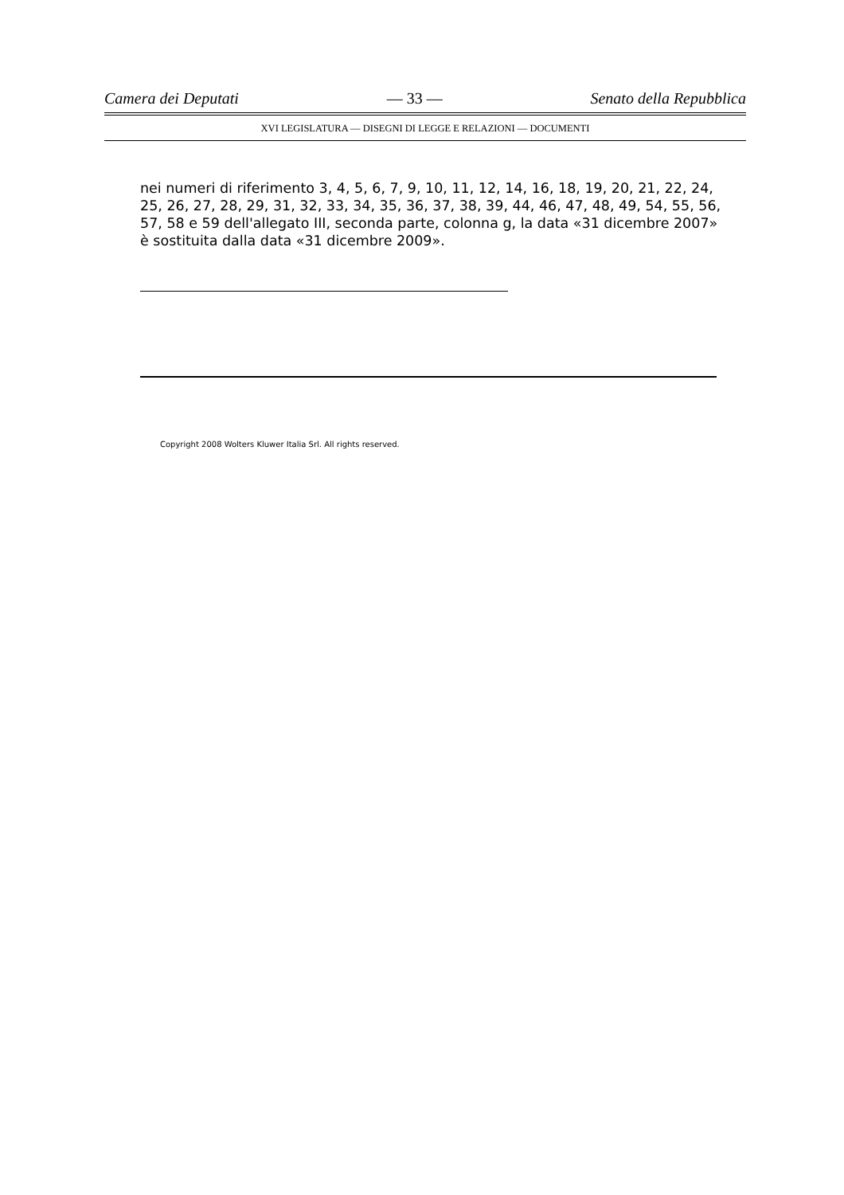Camera dei Deputati — 33 — Senato della Repubblica
XVI LEGISLATURA — DISEGNI DI LEGGE E RELAZIONI — DOCUMENTI
nei numeri di riferimento 3, 4, 5, 6, 7, 9, 10, 11, 12, 14, 16, 18, 19, 20, 21, 22, 24, 25, 26, 27, 28, 29, 31, 32, 33, 34, 35, 36, 37, 38, 39, 44, 46, 47, 48, 49, 54, 55, 56, 57, 58 e 59 dell'allegato III, seconda parte, colonna g, la data «31 dicembre 2007» è sostituita dalla data «31 dicembre 2009».
Copyright 2008 Wolters Kluwer Italia Srl. All rights reserved.